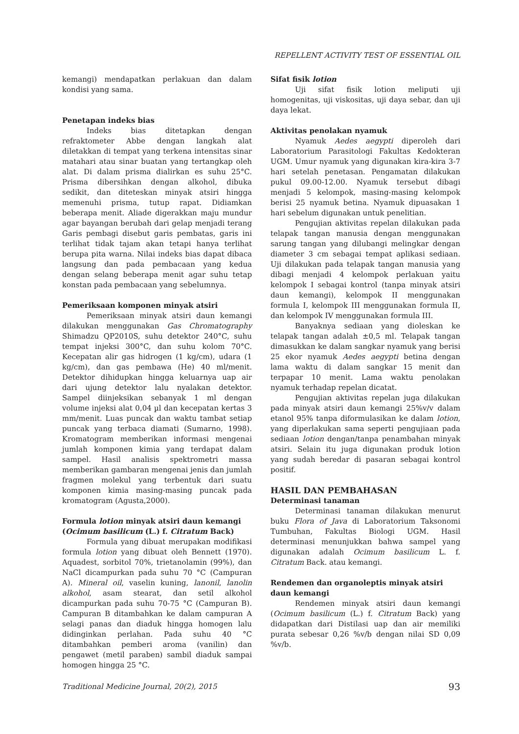REPELLENT ACTIVITY TEST OF ESSENTIAL OIL
kemangi) mendapatkan perlakuan dan dalam kondisi yang sama.
Penetapan indeks bias
Indeks bias ditetapkan dengan refraktometer Abbe dengan langkah alat diletakkan di tempat yang terkena intensitas sinar matahari atau sinar buatan yang tertangkap oleh alat. Di dalam prisma dialirkan es suhu 25°C. Prisma dibersihkan dengan alkohol, dibuka sedikit, dan diteteskan minyak atsiri hingga memenuhi prisma, tutup rapat. Didiamkan beberapa menit. Aliade digerakkan maju mundur agar bayangan berubah dari gelap menjadi terang Garis pembagi disebut garis pembatas, garis ini terlihat tidak tajam akan tetapi hanya terlihat berupa pita warna. Nilai indeks bias dapat dibaca langsung dan pada pembacaan yang kedua dengan selang beberapa menit agar suhu tetap konstan pada pembacaan yang sebelumnya.
Pemeriksaan komponen minyak atsiri
Pemeriksaan minyak atsiri daun kemangi dilakukan menggunakan Gas Chromatography Shimadzu QP2010S, suhu detektor 240°C, suhu tempat injeksi 300°C, dan suhu kolom 70°C. Kecepatan alir gas hidrogen (1 kg/cm), udara (1 kg/cm), dan gas pembawa (He) 40 ml/menit. Detektor dihidupkan hingga keluarnya uap air dari ujung detektor lalu nyalakan detektor. Sampel diinjeksikan sebanyak 1 ml dengan volume injeksi alat 0,04 µl dan kecepatan kertas 3 mm/menit. Luas puncak dan waktu tambat setiap puncak yang terbaca diamati (Sumarno, 1998). Kromatogram memberikan informasi mengenai jumlah komponen kimia yang terdapat dalam sampel. Hasil analisis spektrometri massa memberikan gambaran mengenai jenis dan jumlah fragmen molekul yang terbentuk dari suatu komponen kimia masing-masing puncak pada kromatogram (Agusta,2000).
Formula lotion minyak atsiri daun kemangi (Ocimum basilicum (L.) f. Citratum Back)
Formula yang dibuat merupakan modifikasi formula lotion yang dibuat oleh Bennett (1970). Aquadest, sorbitol 70%, trietanolamin (99%), dan NaCl dicampurkan pada suhu 70 °C (Campuran A). Mineral oil, vaselin kuning, lanonil, lanolin alkohol, asam stearat, dan setil alkohol dicampurkan pada suhu 70-75 °C (Campuran B). Campuran B ditambahkan ke dalam campuran A selagi panas dan diaduk hingga homogen lalu didinginkan perlahan. Pada suhu 40 °C ditambahkan pemberi aroma (vanilin) dan pengawet (metil paraben) sambil diaduk sampai homogen hingga 25 °C.
Sifat fisik lotion
Uji sifat fisik lotion meliputi uji homogenitas, uji viskositas, uji daya sebar, dan uji daya lekat.
Aktivitas penolakan nyamuk
Nyamuk Aedes aegypti diperoleh dari Laboratorium Parasitologi Fakultas Kedokteran UGM. Umur nyamuk yang digunakan kira-kira 3-7 hari setelah penetasan. Pengamatan dilakukan pukul 09.00-12.00. Nyamuk tersebut dibagi menjadi 5 kelompok, masing-masing kelompok berisi 25 nyamuk betina. Nyamuk dipuasakan 1 hari sebelum digunakan untuk penelitian.
Pengujian aktivitas repelan dilakukan pada telapak tangan manusia dengan menggunakan sarung tangan yang dilubangi melingkar dengan diameter 3 cm sebagai tempat aplikasi sediaan. Uji dilakukan pada telapak tangan manusia yang dibagi menjadi 4 kelompok perlakuan yaitu kelompok I sebagai kontrol (tanpa minyak atsiri daun kemangi), kelompok II menggunakan formula I, kelompok III menggunakan formula II, dan kelompok IV menggunakan formula III.
Banyaknya sediaan yang dioleskan ke telapak tangan adalah ±0,5 ml. Telapak tangan dimasukkan ke dalam sangkar nyamuk yang berisi 25 ekor nyamuk Aedes aegypti betina dengan lama waktu di dalam sangkar 15 menit dan terpapar 10 menit. Lama waktu penolakan nyamuk terhadap repelan dicatat.
Pengujian aktivitas repelan juga dilakukan pada minyak atsiri daun kemangi 25%v/v dalam etanol 95% tanpa diformulasikan ke dalam lotion, yang diperlakukan sama seperti pengujiaan pada sediaan lotion dengan/tanpa penambahan minyak atsiri. Selain itu juga digunakan produk lotion yang sudah beredar di pasaran sebagai kontrol positif.
HASIL DAN PEMBAHASAN
Determinasi tanaman
Determinasi tanaman dilakukan menurut buku Flora of Java di Laboratorium Taksonomi Tumbuhan, Fakultas Biologi UGM. Hasil determinasi menunjukkan bahwa sampel yang digunakan adalah Ocimum basilicum L. f. Citratum Back. atau kemangi.
Rendemen dan organoleptis minyak atsiri daun kemangi
Rendemen minyak atsiri daun kemangi (Ocimum basilicum (L.) f. Citratum Back) yang didapatkan dari Distilasi uap dan air memiliki purata sebesar 0,26 %v/b dengan nilai SD 0,09 %v/b.
Traditional Medicine Journal, 20(2), 2015 93